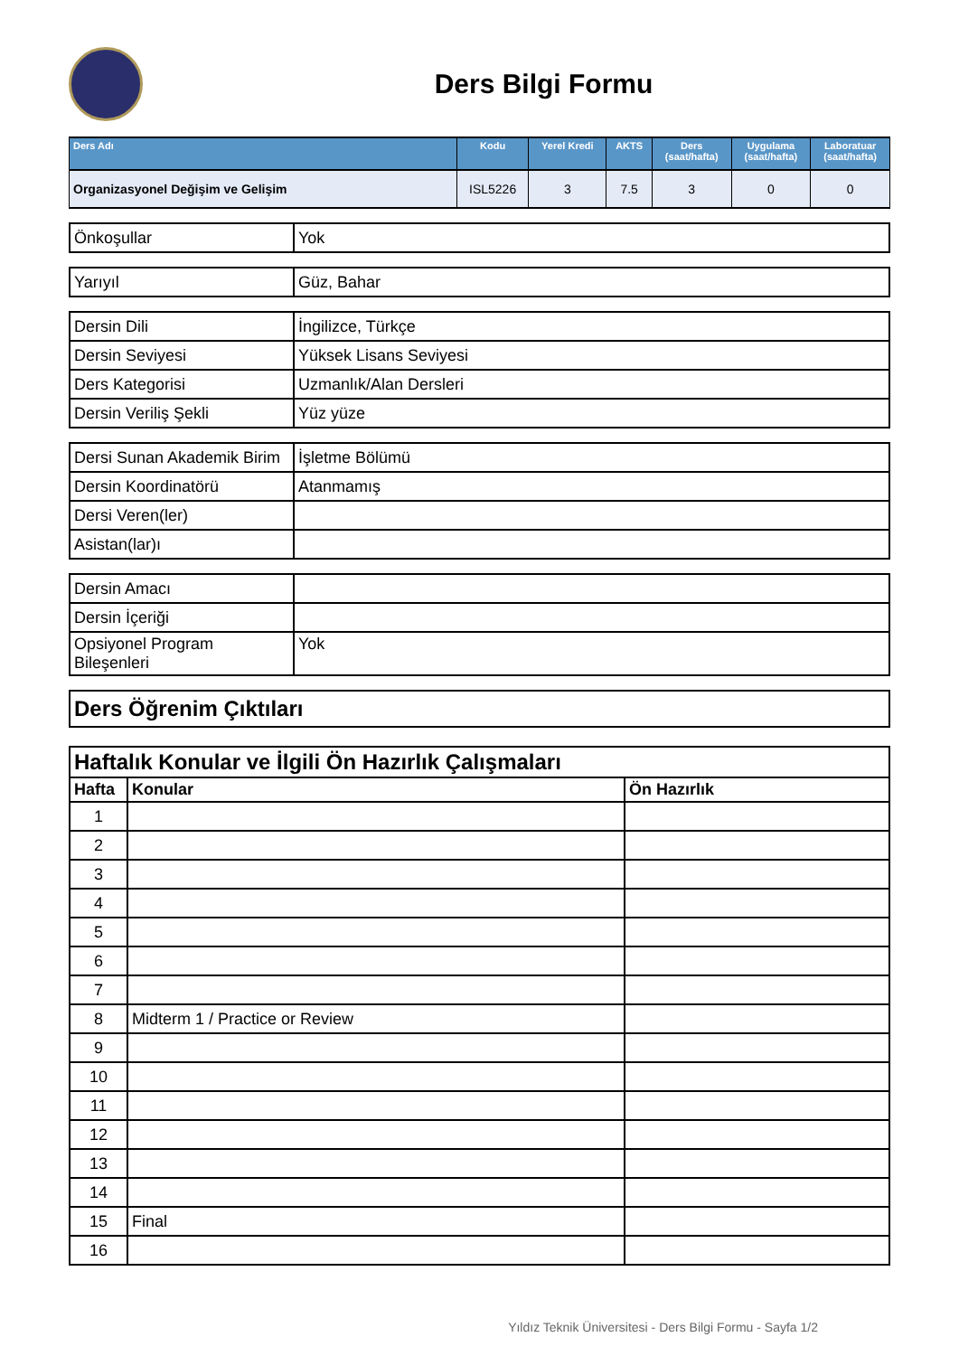Ders Bilgi Formu
| Ders Adı | Kodu | Yerel Kredi | AKTS | Ders (saat/hafta) | Uygulama (saat/hafta) | Laboratuar (saat/hafta) |
| --- | --- | --- | --- | --- | --- | --- |
| Organizasyonel Değişim ve Gelişim | ISL5226 | 3 | 7.5 | 3 | 0 | 0 |
| Önkoşullar | Yok |
| Yarıyıl | Güz, Bahar |
| Dersin Dili | İngilizce, Türkçe |
| Dersin Seviyesi | Yüksek Lisans Seviyesi |
| Ders Kategorisi | Uzmanlık/Alan Dersleri |
| Dersin Veriliş Şekli | Yüz yüze |
| Dersi Sunan Akademik Birim | İşletme Bölümü |
| Dersin Koordinatörü | Atanmamış |
| Dersi Veren(ler) | |
| Asistan(lar)ı | |
| Dersin Amacı | |
| Dersin İçeriği | |
| Opsiyonel Program Bileşenleri | Yok |
| Ders Öğrenim Çıktıları |
| Haftalık Konular ve İlgili Ön Hazırlık Çalışmaları | | |
| Hafta | Konular | Ön Hazırlık |
| 1 | | |
| 2 | | |
| 3 | | |
| 4 | | |
| 5 | | |
| 6 | | |
| 7 | | |
| 8 | Midterm 1 / Practice or Review | |
| 9 | | |
| 10 | | |
| 11 | | |
| 12 | | |
| 13 | | |
| 14 | | |
| 15 | Final | |
| 16 | | |
Yıldız Teknik Üniversitesi - Ders Bilgi Formu - Sayfa 1/2